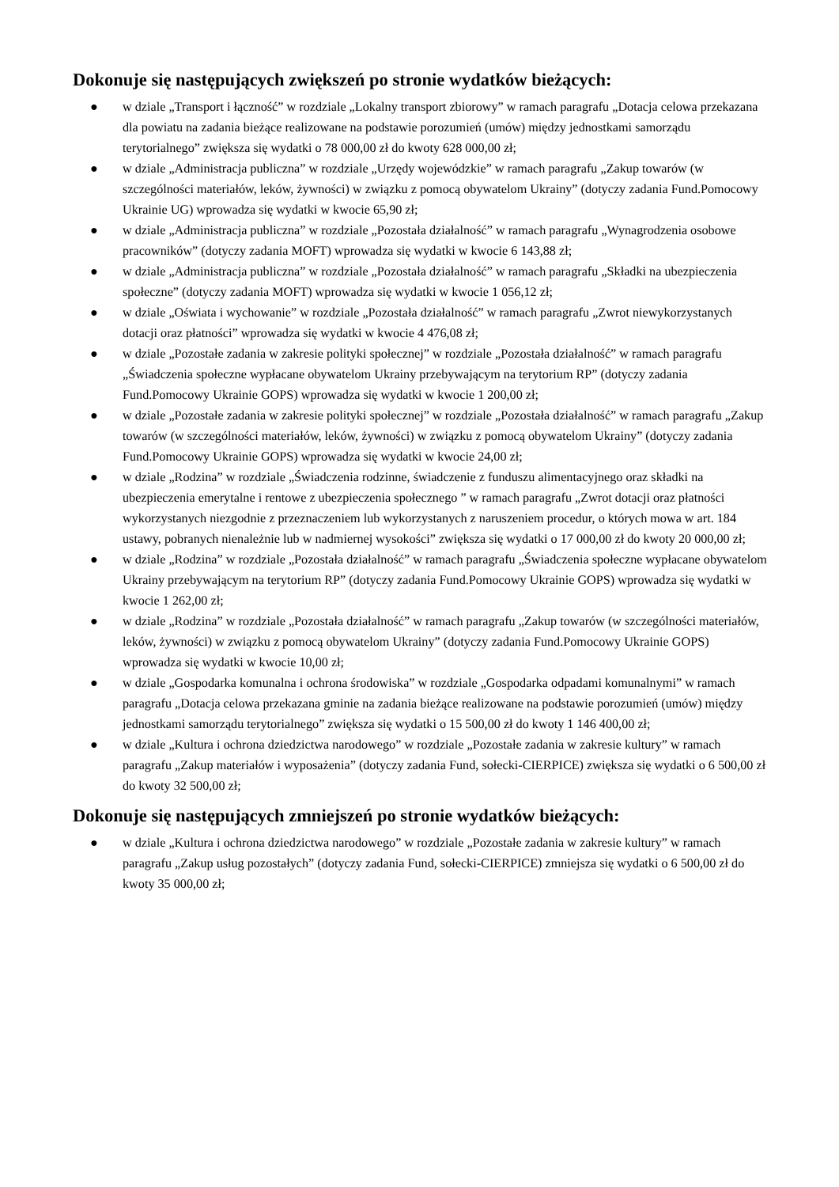Dokonuje się następujących zwiększeń po stronie wydatków bieżących:
● w dziale „Transport i łączność” w rozdziale „Lokalny transport zbiorowy” w ramach paragrafu „Dotacja celowa przekazana dla powiatu na zadania bieżące realizowane na podstawie porozumień (umów) między jednostkami samorządu terytorialnego” zwiększa się wydatki o 78 000,00 zł do kwoty 628 000,00 zł;
● w dziale „Administracja publiczna” w rozdziale „Urzędy wojewódzkie” w ramach paragrafu „Zakup towarów (w szczególności materiałów, leków, żywności) w związku z pomocą obywatelom Ukrainy” (dotyczy zadania Fund.Pomocowy Ukrainie UG) wprowadza się wydatki w kwocie 65,90 zł;
● w dziale „Administracja publiczna” w rozdziale „Pozostała działalność” w ramach paragrafu „Wynagrodzenia osobowe pracowników” (dotyczy zadania MOFT) wprowadza się wydatki w kwocie 6 143,88 zł;
● w dziale „Administracja publiczna” w rozdziale „Pozostała działalność” w ramach paragrafu „Składki na ubezpieczenia społeczne” (dotyczy zadania MOFT) wprowadza się wydatki w kwocie 1 056,12 zł;
● w dziale „Oświata i wychowanie” w rozdziale „Pozostała działalność” w ramach paragrafu „Zwrot niewykorzystanych dotacji oraz płatności” wprowadza się wydatki w kwocie 4 476,08 zł;
● w dziale „Pozostałe zadania w zakresie polityki społecznej” w rozdziale „Pozostała działalność” w ramach paragrafu „Świadczenia społeczne wypłacane obywatelom Ukrainy przebywającym na terytorium RP” (dotyczy zadania Fund.Pomocowy Ukrainie GOPS) wprowadza się wydatki w kwocie 1 200,00 zł;
● w dziale „Pozostałe zadania w zakresie polityki społecznej” w rozdziale „Pozostała działalność” w ramach paragrafu „Zakup towarów (w szczególności materiałów, leków, żywności) w związku z pomocą obywatelom Ukrainy” (dotyczy zadania Fund.Pomocowy Ukrainie GOPS) wprowadza się wydatki w kwocie 24,00 zł;
● w dziale „Rodzina” w rozdziale „Świadczenia rodzinne, świadczenie z funduszu alimentacyjnego oraz składki na ubezpieczenia emerytalne i rentowe z ubezpieczenia społecznego ” w ramach paragrafu „Zwrot dotacji oraz płatności wykorzystanych niezgodnie z przeznaczeniem lub wykorzystanych z naruszeniem procedur, o których mowa w art. 184 ustawy, pobranych nienależnie lub w nadmiernej wysokości” zwiększa się wydatki o 17 000,00 zł do kwoty 20 000,00 zł;
● w dziale „Rodzina” w rozdziale „Pozostała działalność” w ramach paragrafu „Świadczenia społeczne wypłacane obywatelom Ukrainy przebywającym na terytorium RP” (dotyczy zadania Fund.Pomocowy Ukrainie GOPS) wprowadza się wydatki w kwocie 1 262,00 zł;
● w dziale „Rodzina” w rozdziale „Pozostała działalność” w ramach paragrafu „Zakup towarów (w szczególności materiałów, leków, żywności) w związku z pomocą obywatelom Ukrainy” (dotyczy zadania Fund.Pomocowy Ukrainie GOPS) wprowadza się wydatki w kwocie 10,00 zł;
● w dziale „Gospodarka komunalna i ochrona środowiska” w rozdziale „Gospodarka odpadami komunalnymi” w ramach paragrafu „Dotacja celowa przekazana gminie na zadania bieżące realizowane na podstawie porozumień (umów) między jednostkami samorządu terytorialnego” zwiększa się wydatki o 15 500,00 zł do kwoty 1 146 400,00 zł;
● w dziale „Kultura i ochrona dziedzictwa narodowego” w rozdziale „Pozostałe zadania w zakresie kultury” w ramach paragrafu „Zakup materiałów i wyposażenia” (dotyczy zadania Fund, sołecki-CIERPICE) zwiększa się wydatki o 6 500,00 zł do kwoty 32 500,00 zł;
Dokonuje się następujących zmniejszeń po stronie wydatków bieżących:
● w dziale „Kultura i ochrona dziedzictwa narodowego” w rozdziale „Pozostałe zadania w zakresie kultury” w ramach paragrafu „Zakup usług pozostałych” (dotyczy zadania Fund, sołecki-CIERPICE) zmniejsza się wydatki o 6 500,00 zł do kwoty 35 000,00 zł;